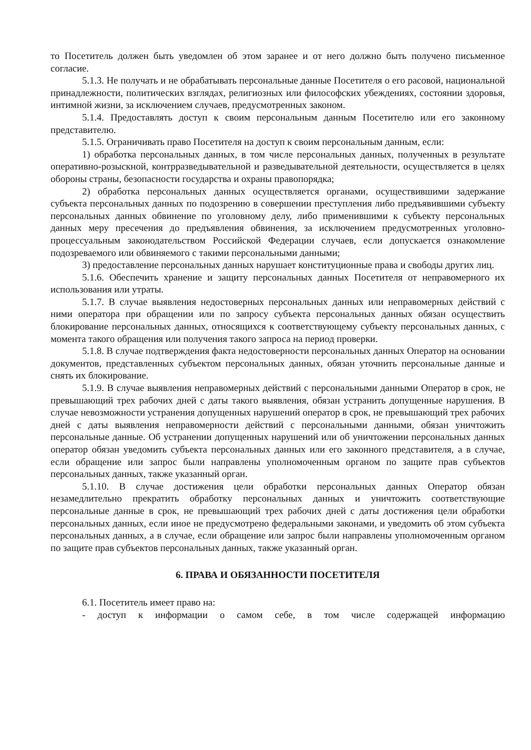то Посетитель должен быть уведомлен об этом заранее и от него должно быть получено письменное согласие.
5.1.3. Не получать и не обрабатывать персональные данные Посетителя о его расовой, национальной принадлежности, политических взглядах, религиозных или философских убеждениях, состоянии здоровья, интимной жизни, за исключением случаев, предусмотренных законом.
5.1.4. Предоставлять доступ к своим персональным данным Посетителю или его законному представителю.
5.1.5. Ограничивать право Посетителя на доступ к своим персональным данным, если:
1) обработка персональных данных, в том числе персональных данных, полученных в результате оперативно-розыскной, контрразведывательной и разведывательной деятельности, осуществляется в целях обороны страны, безопасности государства и охраны правопорядка;
2) обработка персональных данных осуществляется органами, осуществившими задержание субъекта персональных данных по подозрению в совершении преступления либо предъявившими субъекту персональных данных обвинение по уголовному делу, либо применившими к субъекту персональных данных меру пресечения до предъявления обвинения, за исключением предусмотренных уголовно-процессуальным законодательством Российской Федерации случаев, если допускается ознакомление подозреваемого или обвиняемого с такими персональными данными;
3) предоставление персональных данных нарушает конституционные права и свободы других лиц.
5.1.6. Обеспечить хранение и защиту персональных данных Посетителя от неправомерного их использования или утраты.
5.1.7. В случае выявления недостоверных персональных данных или неправомерных действий с ними оператора при обращении или по запросу субъекта персональных данных обязан осуществить блокирование персональных данных, относящихся к соответствующему субъекту персональных данных, с момента такого обращения или получения такого запроса на период проверки.
5.1.8. В случае подтверждения факта недостоверности персональных данных Оператор на основании документов, представленных субъектом персональных данных, обязан уточнить персональные данные и снять их блокирование.
5.1.9. В случае выявления неправомерных действий с персональными данными Оператор в срок, не превышающий трех рабочих дней с даты такого выявления, обязан устранить допущенные нарушения. В случае невозможности устранения допущенных нарушений оператор в срок, не превышающий трех рабочих дней с даты выявления неправомерности действий с персональными данными, обязан уничтожить персональные данные. Об устранении допущенных нарушений или об уничтожении персональных данных оператор обязан уведомить субъекта персональных данных или его законного представителя, а в случае, если обращение или запрос были направлены уполномоченным органом по защите прав субъектов персональных данных, также указанный орган.
5.1.10. В случае достижения цели обработки персональных данных Оператор обязан незамедлительно прекратить обработку персональных данных и уничтожить соответствующие персональные данные в срок, не превышающий трех рабочих дней с даты достижения цели обработки персональных данных, если иное не предусмотрено федеральными законами, и уведомить об этом субъекта персональных данных, а в случае, если обращение или запрос были направлены уполномоченным органом по защите прав субъектов персональных данных, также указанный орган.
6. ПРАВА И ОБЯЗАННОСТИ ПОСЕТИТЕЛЯ
6.1. Посетитель имеет право на:
- доступ к информации о самом себе, в том числе содержащей информацию